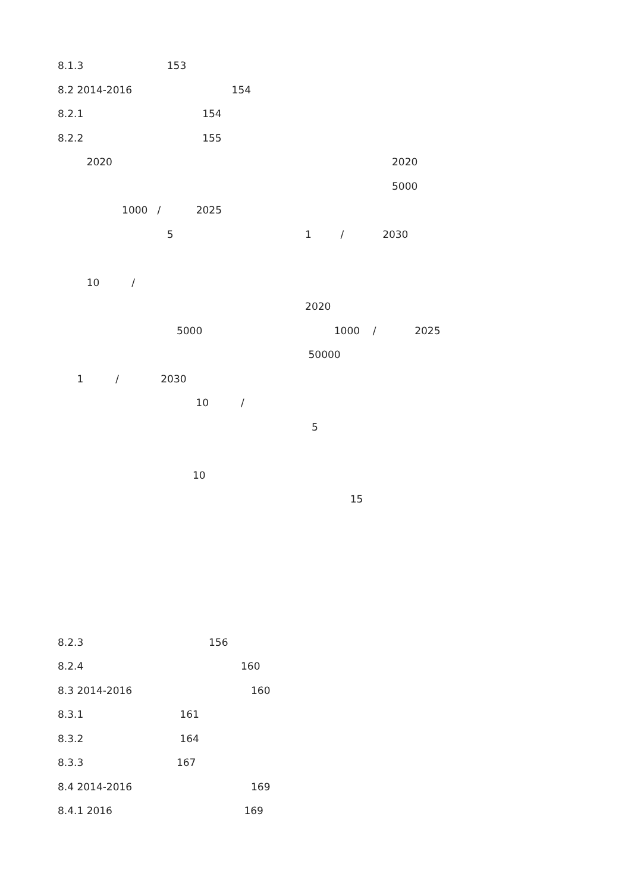8.1.3 153
8.2 2014-2016 154
8.2.1 154
8.2.2 155
2020 2020
5000
1000 / 2025
5 1 / 2030
10 /
2020
5000 1000 / 2025
50000
1 / 2030
10 /
5
10
15
8.2.3 156
8.2.4 160
8.3 2014-2016 160
8.3.1 161
8.3.2 164
8.3.3 167
8.4 2014-2016 169
8.4.1 2016 169